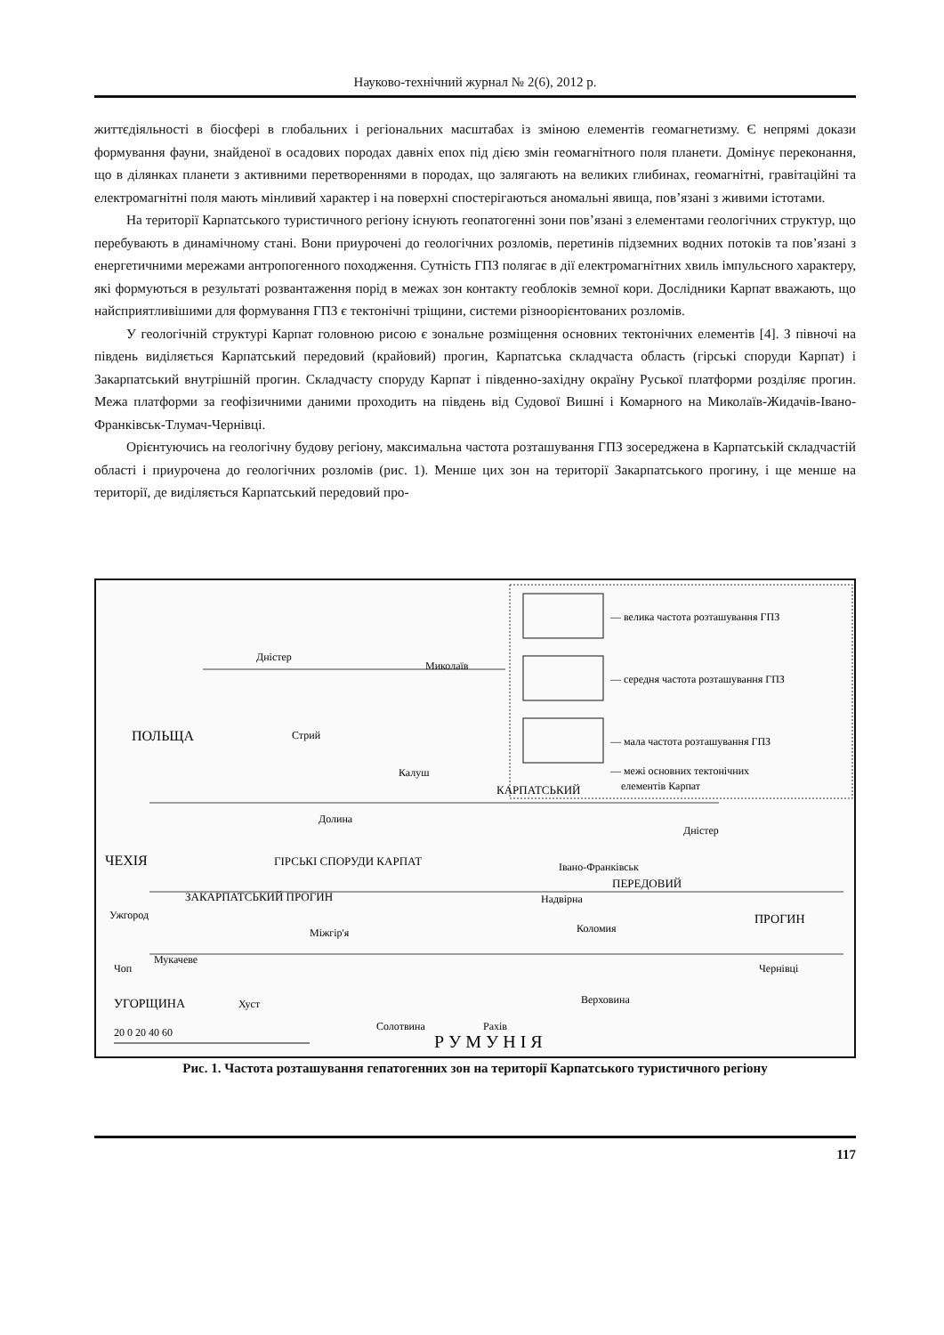Науково-технічний журнал № 2(6), 2012 р.
життєдіяльності в біосфері в глобальних і регіональних масштабах із зміною елементів геомагнетизму. Є непрямі докази формування фауни, знайденої в осадових породах давніх епох під дією змін геомагнітного поля планети. Домінує переконання, що в ділянках планети з активними перетвореннями в породах, що залягають на великих глибинах, геомагнітні, гравітаційні та електромагнітні поля мають мінливий характер і на поверхні спостерігаються аномальні явища, пов’язані з живими істотами.
На території Карпатського туристичного регіону існують геопатогенні зони пов’язані з елементами геологічних структур, що перебувають в динамічному стані. Вони приурочені до геологічних розломів, перетинів підземних водних потоків та пов’язані з енергетичними мережами антропогенного походження. Сутність ГПЗ полягає в дії електромагнітних хвиль імпульсного характеру, які формуються в результаті розвантаження порід в межах зон контакту геоблоків земної кори. Дослідники Карпат вважають, що найсприятливішими для формування ГПЗ є тектонічні тріщини, системи різноорієнтованих розломів.
У геологічній структурі Карпат головною рисою є зональне розміщення основних тектонічних елементів [4]. З півночі на південь виділяється Карпатський передовий (крайовий) прогин, Карпатська складчаста область (гірські споруди Карпат) і Закарпатський внутрішній прогин. Складчасту споруду Карпат і південно-західну окраїну Руської платформи розділяє прогин. Межа платформи за геофізичними даними проходить на південь від Судової Вишні і Комарного на Миколаїв-Жидачів-Івано-Франківськ-Тлумач-Чернівці.
Орієнтуючись на геологічну будову регіону, максимальна частота розташування ГПЗ зосереджена в Карпатській складчастій області і приурочена до геологічних розломів (рис. 1). Менше цих зон на території Закарпатського прогину, і ще менше на території, де виділяється Карпатський передовий про-
— велика частота розташування ГПЗ
— середня частота розташування ГПЗ
— мала частота розташування ГПЗ
— межі основних тектонічних
елементів Карпат
Дністер
Миколаїв
Стрий
Калуш
Долина
Івано-Франківськ
Дністер
Надвірна
Ужгород
Коломия
Міжгір'я
Мукачеве
Чоп
Чернівці
Хуст
Верховина
Солотвина
Рахів
ПОЛЬЩА
ЧЕХІЯ
УГОРЩИНА
ПРОГИН
КАРПАТСЬКИЙ
ПЕРЕДОВИЙ
ГІРСЬКІ СПОРУДИ КАРПАТ
ЗАКАРПАТСЬКИЙ ПРОГИН
Р У М У Н І Я
20 0 20 40 60
Рис. 1. Частота розташування гепатогенних зон на території Карпатського туристичного регіону
117